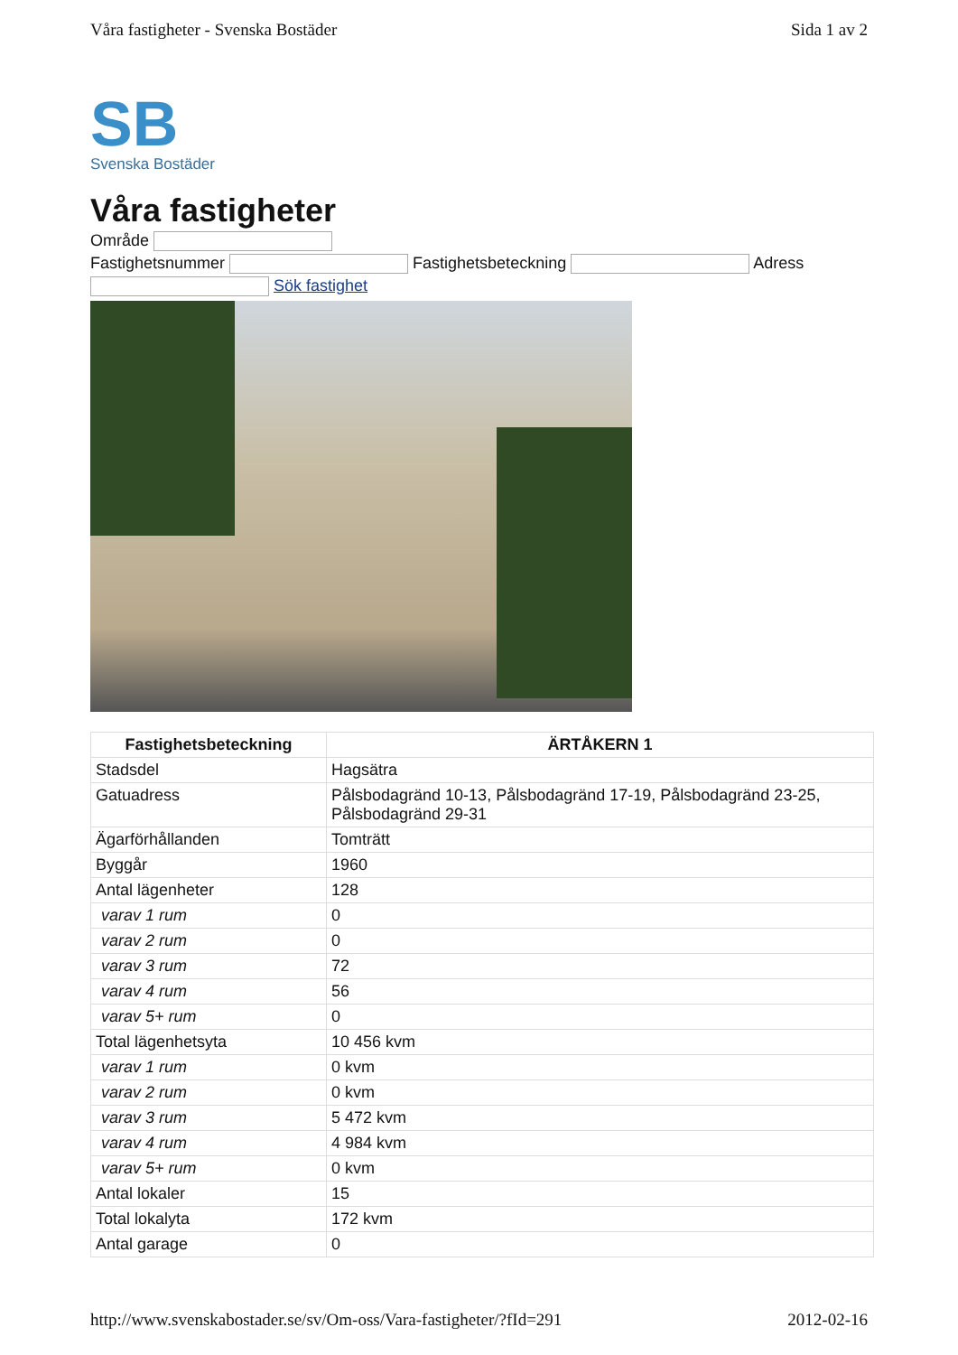Våra fastigheter - Svenska Bostäder Sida 1 av 2
SB
Svenska Bostäder
Våra fastigheter
Område
Fastighetsnummer Fastighetsbeteckning Adress
Sök fastighet
| Fastighetsbeteckning | ÄRTÅKERN 1 |
| --- | --- |
| Stadsdel | Hagsätra |
| Gatuadress | Pålsbodagränd 10-13, Pålsbodagränd 17-19, Pålsbodagränd 23-25, Pålsbodagränd 29-31 |
| Ägarförhållanden | Tomträtt |
| Byggår | 1960 |
| Antal lägenheter | 128 |
| varav 1 rum | 0 |
| varav 2 rum | 0 |
| varav 3 rum | 72 |
| varav 4 rum | 56 |
| varav 5+ rum | 0 |
| Total lägenhetsyta | 10 456 kvm |
| varav 1 rum | 0 kvm |
| varav 2 rum | 0 kvm |
| varav 3 rum | 5 472 kvm |
| varav 4 rum | 4 984 kvm |
| varav 5+ rum | 0 kvm |
| Antal lokaler | 15 |
| Total lokalyta | 172 kvm |
| Antal garage | 0 |
http://www.svenskabostader.se/sv/Om-oss/Vara-fastigheter/?fId=291 2012-02-16